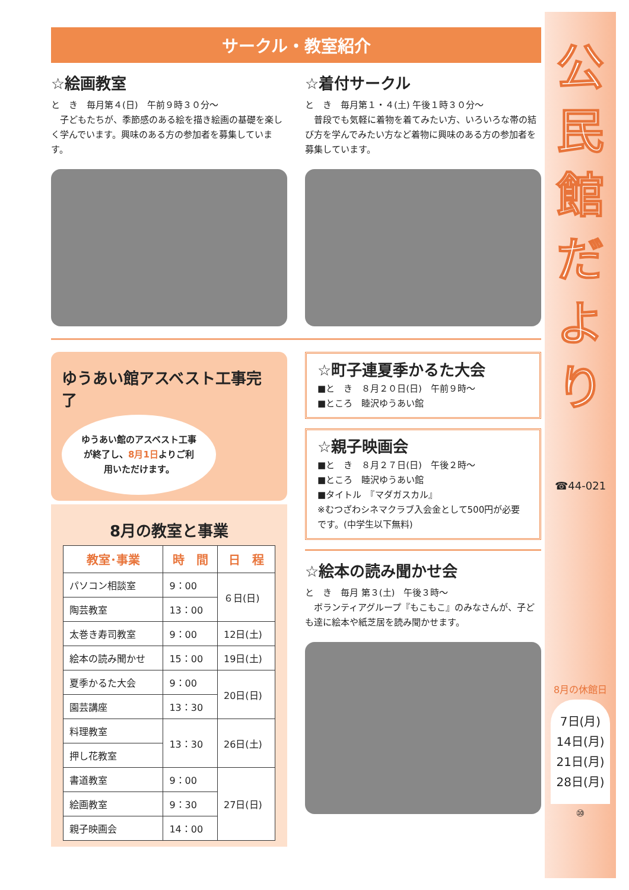サークル・教室紹介
☆絵画教室
と　き　毎月第４(日)　午前９時３０分～
　子どもたちが、季節感のある絵を描き絵画の基礎を楽しく学んでいます。興味のある方の参加者を募集しています。
☆着付サークル
と　き　毎月第１・４(土) 午後１時３０分～
　普段でも気軽に着物を着てみたい方、いろいろな帯の結び方を学んでみたい方など着物に興味のある方の参加者を募集しています。
ゆうあい館アスベスト工事完了
ゆうあい館のアスベスト工事が終了し、8月1日よりご利用いただけます。
8月の教室と事業
| 教室･事業 | 時 間 | 日 程 |
| --- | --- | --- |
| パソコン相談室 | 9：00 | ６日(日) |
| 陶芸教室 | 13：00 | |
| 太巻き寿司教室 | 9：00 | 12日(土) |
| 絵本の読み聞かせ | 15：00 | 19日(土) |
| 夏季かるた大会 | 9：00 | 20日(日) |
| 園芸講座 | 13：30 | |
| 料理教室 | 13：30 | 26日(土) |
| 押し花教室 | | |
| 書道教室 | 9：00 | 27日(日) |
| 絵画教室 | 9：30 | |
| 親子映画会 | 14：00 | |
☆町子連夏季かるた大会
■と　き　８月２０日(日)　午前９時～
■ところ　睦沢ゆうあい館
☆親子映画会
■と　き　８月２７日(日)　午後２時～
■ところ　睦沢ゆうあい館
■タイトル　『マダガスカル』
※むつざわシネマクラブ入会金として500円が必要です。(中学生以下無料)
☆絵本の読み聞かせ会
と　き　毎月 第３(土)　午後３時～
　ボランティアグループ『もこもこ』のみなさんが、子ども達に絵本や紙芝居を読み聞かせます。
公
民
館
だ
よ
り
☎44-021
8月の休館日
7日(月)
14日(月)
21日(月)
28日(月)
⑩